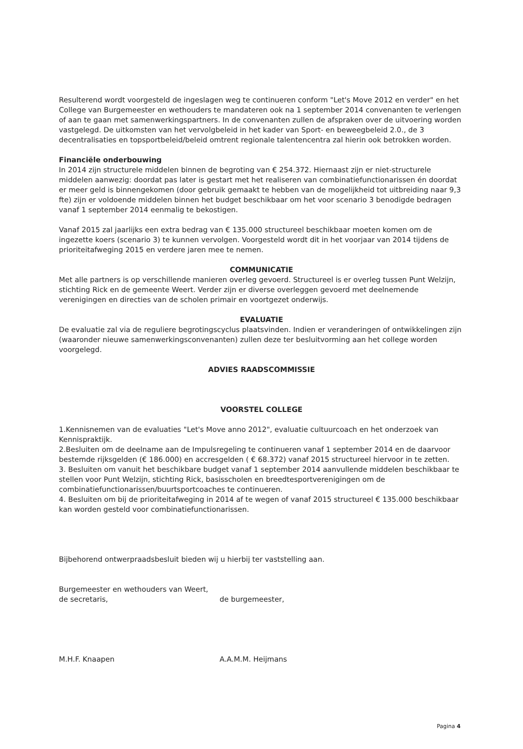Resulterend wordt voorgesteld de ingeslagen weg te continueren conform "Let's Move 2012 en verder" en het College van Burgemeester en wethouders te mandateren ook na 1 september 2014 convenanten te verlengen of aan te gaan met samenwerkingspartners. In de convenanten zullen de afspraken over de uitvoering worden vastgelegd. De uitkomsten van het vervolgbeleid in het kader van Sport- en beweegbeleid 2.0., de 3 decentralisaties en topsportbeleid/beleid omtrent regionale talentencentra zal hierin ook betrokken worden.
Financiële onderbouwing
In 2014 zijn structurele middelen binnen de begroting van € 254.372. Hiernaast zijn er niet-structurele middelen aanwezig: doordat pas later is gestart met het realiseren van combinatiefunctionarissen én doordat er meer geld is binnengekomen (door gebruik gemaakt te hebben van de mogelijkheid tot uitbreiding naar 9,3 fte) zijn er voldoende middelen binnen het budget beschikbaar om het voor scenario 3 benodigde bedragen vanaf 1 september 2014 eenmalig te bekostigen.
Vanaf 2015 zal jaarlijks een extra bedrag van € 135.000 structureel beschikbaar moeten komen om de ingezette koers (scenario 3) te kunnen vervolgen. Voorgesteld wordt dit in het voorjaar van 2014 tijdens de prioriteitafweging 2015 en verdere jaren mee te nemen.
COMMUNICATIE
Met alle partners is op verschillende manieren overleg gevoerd. Structureel is er overleg tussen Punt Welzijn, stichting Rick en de gemeente Weert. Verder zijn er diverse overleggen gevoerd met deelnemende verenigingen en directies van de scholen primair en voortgezet onderwijs.
EVALUATIE
De evaluatie zal via de reguliere begrotingscyclus plaatsvinden. Indien er veranderingen of ontwikkelingen zijn (waaronder nieuwe samenwerkingsconvenanten) zullen deze ter besluitvorming aan het college worden voorgelegd.
ADVIES RAADSCOMMISSIE
VOORSTEL COLLEGE
1.Kennisnemen van de evaluaties "Let's Move anno 2012", evaluatie cultuurcoach en het onderzoek van Kennispraktijk.
2.Besluiten om de deelname aan de Impulsregeling te continueren vanaf 1 september 2014 en de daarvoor bestemde rijksgelden (€ 186.000) en accresgelden ( € 68.372) vanaf 2015 structureel hiervoor in te zetten.
3. Besluiten om vanuit het beschikbare budget vanaf 1 september 2014 aanvullende middelen beschikbaar te stellen voor Punt Welzijn, stichting Rick, basisscholen en breedtesportverenigingen om de combinatiefunctionarissen/buurtsportcoaches te continueren.
4. Besluiten om bij de prioriteitafweging in 2014 af te wegen of vanaf 2015 structureel € 135.000 beschikbaar kan worden gesteld voor combinatiefunctionarissen.
Bijbehorend ontwerpraadsbesluit bieden wij u hierbij ter vaststelling aan.
Burgemeester en wethouders van Weert,
de secretaris, de burgemeester,
M.H.F. Knaapen A.A.M.M. Heijmans
Pagina 4